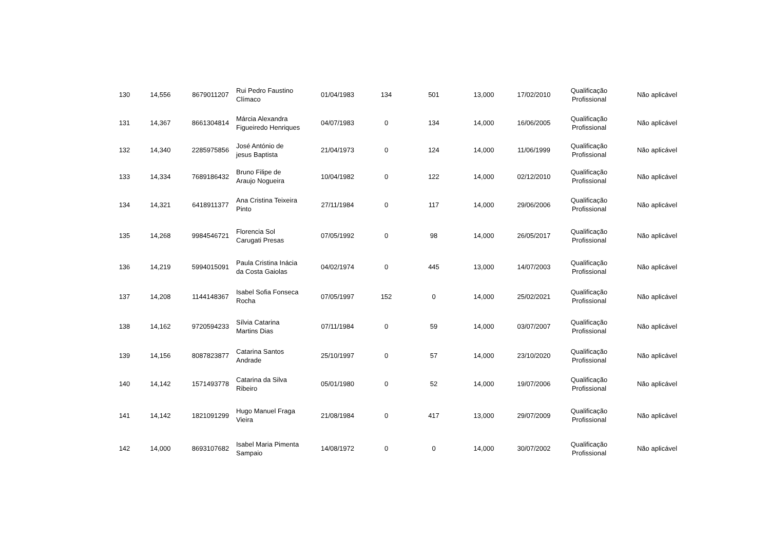| 130 | 14,556 | 8679011207 | Rui Pedro Faustino Clímaco | 01/04/1983 | 134 | 501 | 13,000 | 17/02/2010 | Qualificação Profissional | Não aplicável |
| 131 | 14,367 | 8661304814 | Márcia Alexandra Figueiredo Henriques | 04/07/1983 | 0 | 134 | 14,000 | 16/06/2005 | Qualificação Profissional | Não aplicável |
| 132 | 14,340 | 2285975856 | José António de jesus Baptista | 21/04/1973 | 0 | 124 | 14,000 | 11/06/1999 | Qualificação Profissional | Não aplicável |
| 133 | 14,334 | 7689186432 | Bruno Filipe de Araujo Nogueira | 10/04/1982 | 0 | 122 | 14,000 | 02/12/2010 | Qualificação Profissional | Não aplicável |
| 134 | 14,321 | 6418911377 | Ana Cristina Teixeira Pinto | 27/11/1984 | 0 | 117 | 14,000 | 29/06/2006 | Qualificação Profissional | Não aplicável |
| 135 | 14,268 | 9984546721 | Florencia Sol Carugati Presas | 07/05/1992 | 0 | 98 | 14,000 | 26/05/2017 | Qualificação Profissional | Não aplicável |
| 136 | 14,219 | 5994015091 | Paula Cristina Inácia da Costa Gaiolas | 04/02/1974 | 0 | 445 | 13,000 | 14/07/2003 | Qualificação Profissional | Não aplicável |
| 137 | 14,208 | 1144148367 | Isabel Sofia Fonseca Rocha | 07/05/1997 | 152 | 0 | 14,000 | 25/02/2021 | Qualificação Profissional | Não aplicável |
| 138 | 14,162 | 9720594233 | Sílvia Catarina Martins Dias | 07/11/1984 | 0 | 59 | 14,000 | 03/07/2007 | Qualificação Profissional | Não aplicável |
| 139 | 14,156 | 8087823877 | Catarina Santos Andrade | 25/10/1997 | 0 | 57 | 14,000 | 23/10/2020 | Qualificação Profissional | Não aplicável |
| 140 | 14,142 | 1571493778 | Catarina da Silva Ribeiro | 05/01/1980 | 0 | 52 | 14,000 | 19/07/2006 | Qualificação Profissional | Não aplicável |
| 141 | 14,142 | 1821091299 | Hugo Manuel Fraga Vieira | 21/08/1984 | 0 | 417 | 13,000 | 29/07/2009 | Qualificação Profissional | Não aplicável |
| 142 | 14,000 | 8693107682 | Isabel Maria Pimenta Sampaio | 14/08/1972 | 0 | 0 | 14,000 | 30/07/2002 | Qualificação Profissional | Não aplicável |